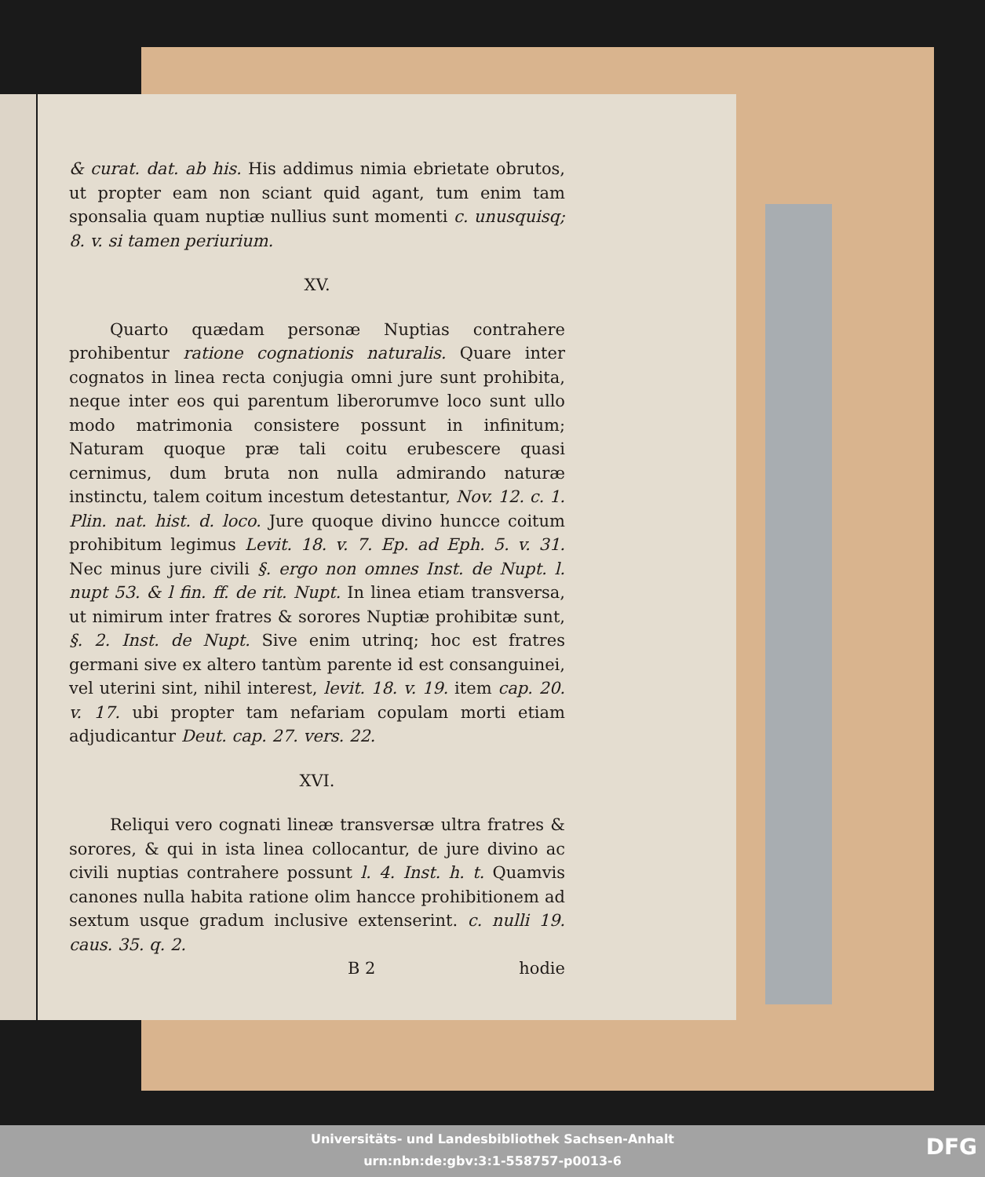& curat. dat. ab his. His addimus nimia ebrietate obrutos, ut propter eam non sciant quid agant, tum enim tam sponsalia quam nuptiæ nullius sunt momenti c. unusquisq; 8. v. si tamen periurium.
XV.
Quarto quædam personæ Nuptias contrahere prohibentur ratione cognationis naturalis. Quare inter cognatos in linea recta conjugia omni jure sunt prohibita, neque inter eos qui parentum liberorumve loco sunt ullo modo matrimonia consistere possunt in infinitum; Naturam quoque præ tali coitu erubescere quasi cernimus, dum bruta non nulla admirando naturæ instinctu, talem coitum incestum detestantur, Nov. 12. c. 1. Plin. nat. hist. d. loco. Jure quoque divino huncce coitum prohibitum legimus Levit. 18. v. 7. Ep. ad Eph. 5. v. 31. Nec minus jure civili §. ergo non omnes Inst. de Nupt. l. nupt 53. & l fin. ff. de rit. Nupt. In linea etiam transversa, ut nimirum inter fratres & sorores Nuptiæ prohibitæ sunt, §. 2. Inst. de Nupt. Sive enim utrinq; hoc est fratres germani sive ex altero tantùm parente id est consanguinei, vel uterini sint, nihil interest, levit. 18. v. 19. item cap. 20. v. 17. ubi propter tam nefariam copulam morti etiam adjudicantur Deut. cap. 27. vers. 22.
XVI.
Reliqui vero cognati lineæ transversæ ultra fratres & sorores, & qui in ista linea collocantur, de jure divino ac civili nuptias contrahere possunt l. 4. Inst. h. t. Quamvis canones nulla habita ratione olim hancce prohibitionem ad sextum usque gradum inclusive extenserint. c. nulli 19. caus. 35. q. 2.
B 2 hodie
Universitäts- und Landesbibliothek Sachsen-Anhalt
urn:nbn:de:gbv:3:1-558757-p0013-6
DFG